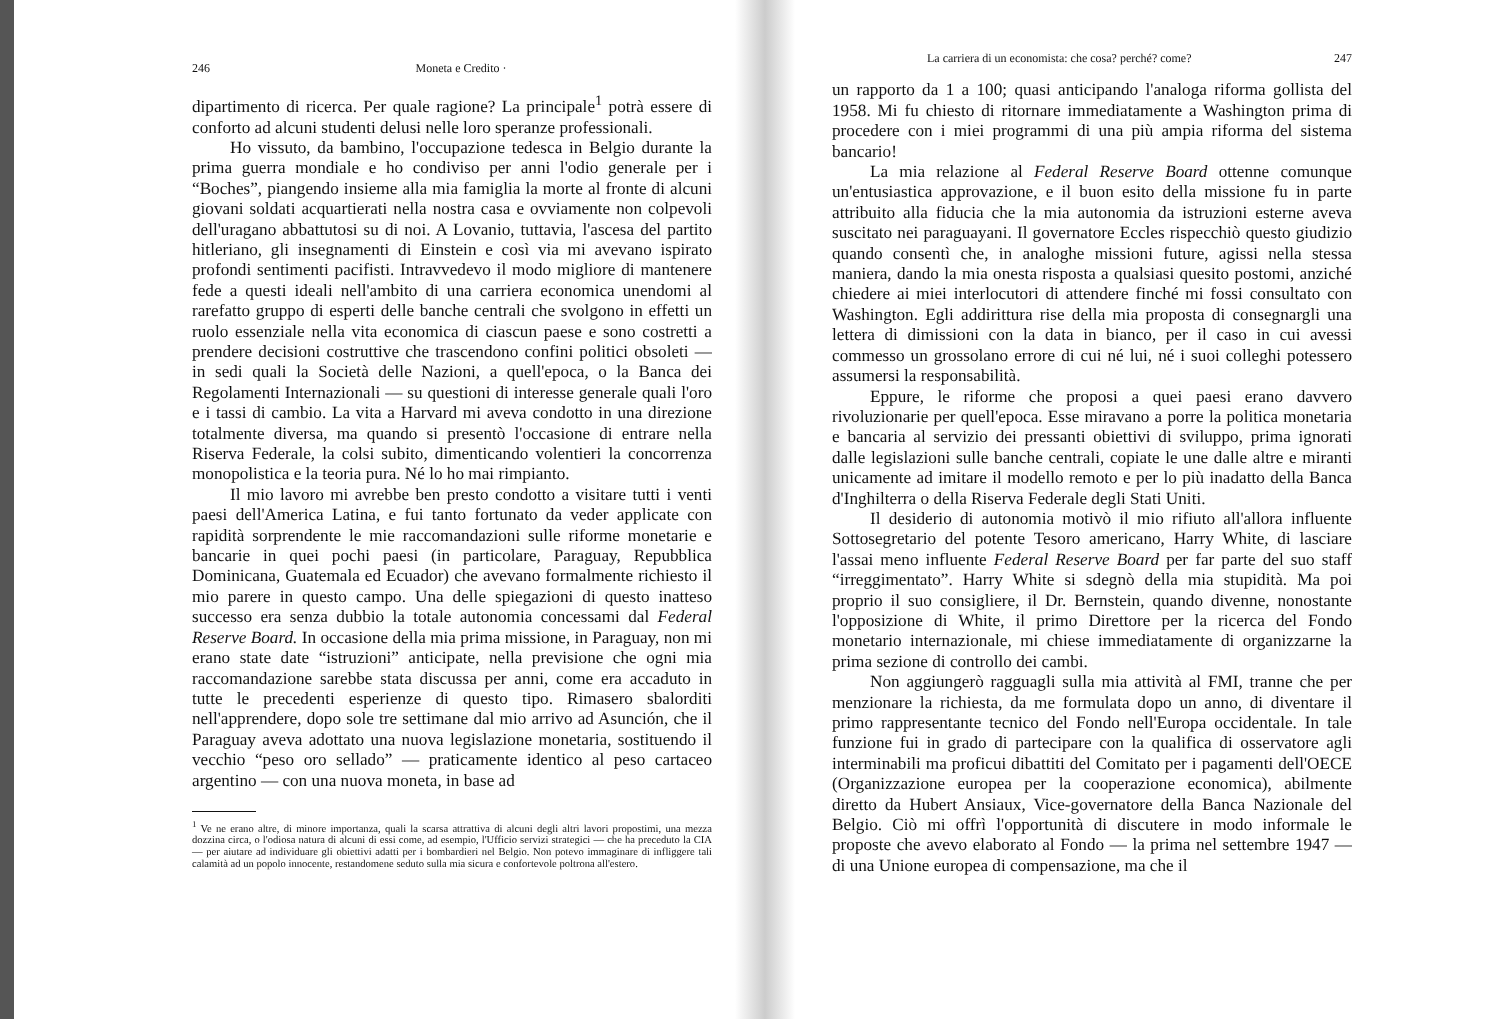246 Moneta e Credito ·
dipartimento di ricerca. Per quale ragione? La principale<sup>1</sup> potrà essere di conforto ad alcuni studenti delusi nelle loro speranze professionali.
Ho vissuto, da bambino, l'occupazione tedesca in Belgio durante la prima guerra mondiale e ho condiviso per anni l'odio generale per i “Boches”, piangendo insieme alla mia famiglia la morte al fronte di alcuni giovani soldati acquartierati nella nostra casa e ovviamente non colpevoli dell'uragano abbattutosi su di noi. A Lovanio, tuttavia, l'ascesa del partito hitleriano, gli insegnamenti di Einstein e così via mi avevano ispirato profondi sentimenti pacifisti. Intravvedevo il modo migliore di mantenere fede a questi ideali nell'ambito di una carriera economica unendomi al rarefatto gruppo di esperti delle banche centrali che svolgono in effetti un ruolo essenziale nella vita economica di ciascun paese e sono costretti a prendere decisioni costruttive che trascendono confini politici obsoleti — in sedi quali la Società delle Nazioni, a quell'epoca, o la Banca dei Regolamenti Internazionali — su questioni di interesse generale quali l'oro e i tassi di cambio. La vita a Harvard mi aveva condotto in una direzione totalmente diversa, ma quando si presentò l'occasione di entrare nella Riserva Federale, la colsi subito, dimenticando volentieri la concorrenza monopolistica e la teoria pura. Né lo ho mai rimpianto.
Il mio lavoro mi avrebbe ben presto condotto a visitare tutti i venti paesi dell'America Latina, e fui tanto fortunato da veder applicate con rapidità sorprendente le mie raccomandazioni sulle riforme monetarie e bancarie in quei pochi paesi (in particolare, Paraguay, Repubblica Dominicana, Guatemala ed Ecuador) che avevano formalmente richiesto il mio parere in questo campo. Una delle spiegazioni di questo inatteso successo era senza dubbio la totale autonomia concessami dal Federal Reserve Board. In occasione della mia prima missione, in Paraguay, non mi erano state date “istruzioni” anticipate, nella previsione che ogni mia raccomandazione sarebbe stata discussa per anni, come era accaduto in tutte le precedenti esperienze di questo tipo. Rimasero sbalorditi nell'apprendere, dopo sole tre settimane dal mio arrivo ad Asunción, che il Paraguay aveva adottato una nuova legislazione monetaria, sostituendo il vecchio “peso oro sellado” — praticamente identico al peso cartaceo argentino — con una nuova moneta, in base ad
<sup>1</sup> Ve ne erano altre, di minore importanza, quali la scarsa attrattiva di alcuni degli altri lavori propostimi, una mezza dozzina circa, o l'odiosa natura di alcuni di essi come, ad esempio, l'Ufficio servizi strategici — che ha preceduto la CIA — per aiutare ad individuare gli obiettivi adatti per i bombardieri nel Belgio. Non potevo immaginare di infliggere tali calamità ad un popolo innocente, restandomene seduto sulla mia sicura e confortevole poltrona all'estero.
La carriera di un economista: che cosa? perché? come? 247
un rapporto da 1 a 100; quasi anticipando l'analoga riforma gollista del 1958. Mi fu chiesto di ritornare immediatamente a Washington prima di procedere con i miei programmi di una più ampia riforma del sistema bancario!
La mia relazione al Federal Reserve Board ottenne comunque un'entusiastica approvazione, e il buon esito della missione fu in parte attribuito alla fiducia che la mia autonomia da istruzioni esterne aveva suscitato nei paraguayani. Il governatore Eccles rispecchiò questo giudizio quando consentì che, in analoghe missioni future, agissi nella stessa maniera, dando la mia onesta risposta a qualsiasi quesito postomi, anziché chiedere ai miei interlocutori di attendere finché mi fossi consultato con Washington. Egli addirittura rise della mia proposta di consegnargli una lettera di dimissioni con la data in bianco, per il caso in cui avessi commesso un grossolano errore di cui né lui, né i suoi colleghi potessero assumersi la responsabilità.
Eppure, le riforme che proposi a quei paesi erano davvero rivoluzionarie per quell'epoca. Esse miravano a porre la politica monetaria e bancaria al servizio dei pressanti obiettivi di sviluppo, prima ignorati dalle legislazioni sulle banche centrali, copiate le une dalle altre e miranti unicamente ad imitare il modello remoto e per lo più inadatto della Banca d'Inghilterra o della Riserva Federale degli Stati Uniti.
Il desiderio di autonomia motivò il mio rifiuto all'allora influente Sottosegretario del potente Tesoro americano, Harry White, di lasciare l'assai meno influente Federal Reserve Board per far parte del suo staff “irreggimentato”. Harry White si sdegnò della mia stupidità. Ma poi proprio il suo consigliere, il Dr. Bernstein, quando divenne, nonostante l'opposizione di White, il primo Direttore per la ricerca del Fondo monetario internazionale, mi chiese immediatamente di organizzarne la prima sezione di controllo dei cambi.
Non aggiungerò ragguagli sulla mia attività al FMI, tranne che per menzionare la richiesta, da me formulata dopo un anno, di diventare il primo rappresentante tecnico del Fondo nell'Europa occidentale. In tale funzione fui in grado di partecipare con la qualifica di osservatore agli interminabili ma proficui dibattiti del Comitato per i pagamenti dell'OECE (Organizzazione europea per la cooperazione economica), abilmente diretto da Hubert Ansiaux, Vice-governatore della Banca Nazionale del Belgio. Ciò mi offrì l'opportunità di discutere in modo informale le proposte che avevo elaborato al Fondo — la prima nel settembre 1947 — di una Unione europea di compensazione, ma che il